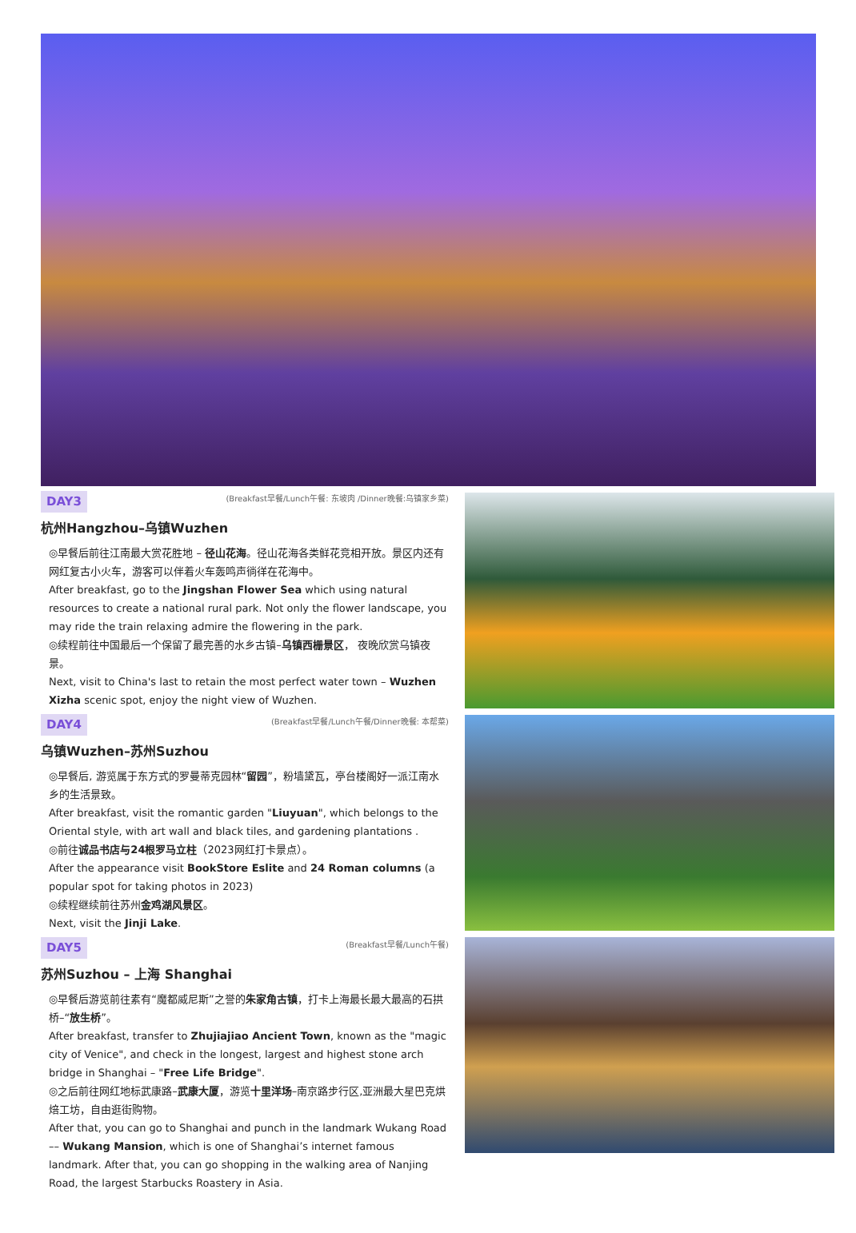DAY3 (Breakfast早餐/Lunch午餐: 东坡肉 /Dinner晚餐:乌镇家乡菜)
杭州Hangzhou–乌镇Wuzhen
◎早餐后前往江南最大赏花胜地 – 径山花海。径山花海各类鲜花竞相开放。景区内还有网红复古小火车，游客可以伴着火车轰鸣声徜徉在花海中。
After breakfast, go to the Jingshan Flower Sea which using natural resources to create a national rural park. Not only the flower landscape, you may ride the train relaxing admire the flowering in the park.
◎续程前往中国最后一个保留了最完善的水乡古镇–乌镇西栅景区， 夜晚欣赏乌镇夜景。
Next, visit to China's last to retain the most perfect water town – Wuzhen Xizha scenic spot, enjoy the night view of Wuzhen.
DAY4 (Breakfast早餐/Lunch午餐/Dinner晚餐: 本帮菜)
乌镇Wuzhen–苏州Suzhou
◎早餐后, 游览属于东方式的罗曼蒂克园林“留园”，粉墙黛瓦，亭台楼阁好一派江南水乡的生活景致。
After breakfast, visit the romantic garden "Liuyuan", which belongs to the Oriental style, with art wall and black tiles, and gardening plantations .
◎前往诚品书店与24根罗马立柱（2023网红打卡景点）。
After the appearance visit BookStore Eslite and 24 Roman columns (a popular spot for taking photos in 2023)
◎续程继续前往苏州金鸡湖风景区。
Next, visit the Jinji Lake.
DAY5 (Breakfast早餐/Lunch午餐)
苏州Suzhou – 上海 Shanghai
◎早餐后游览前往素有“魔都威尼斯”之誉的朱家角古镇，打卡上海最长最大最高的石拱桥–“放生桥”。
After breakfast, transfer to Zhujiajiao Ancient Town, known as the "magic city of Venice", and check in the longest, largest and highest stone arch bridge in Shanghai – "Free Life Bridge".
◎之后前往网红地标武康路–武康大厦，游览十里洋场–南京路步行区,亚洲最大星巴克烘焙工坊，自由逛街购物。
After that, you can go to Shanghai and punch in the landmark Wukang Road –– Wukang Mansion, which is one of Shanghai’s internet famous landmark. After that, you can go shopping in the walking area of Nanjing Road, the largest Starbucks Roastery in Asia.